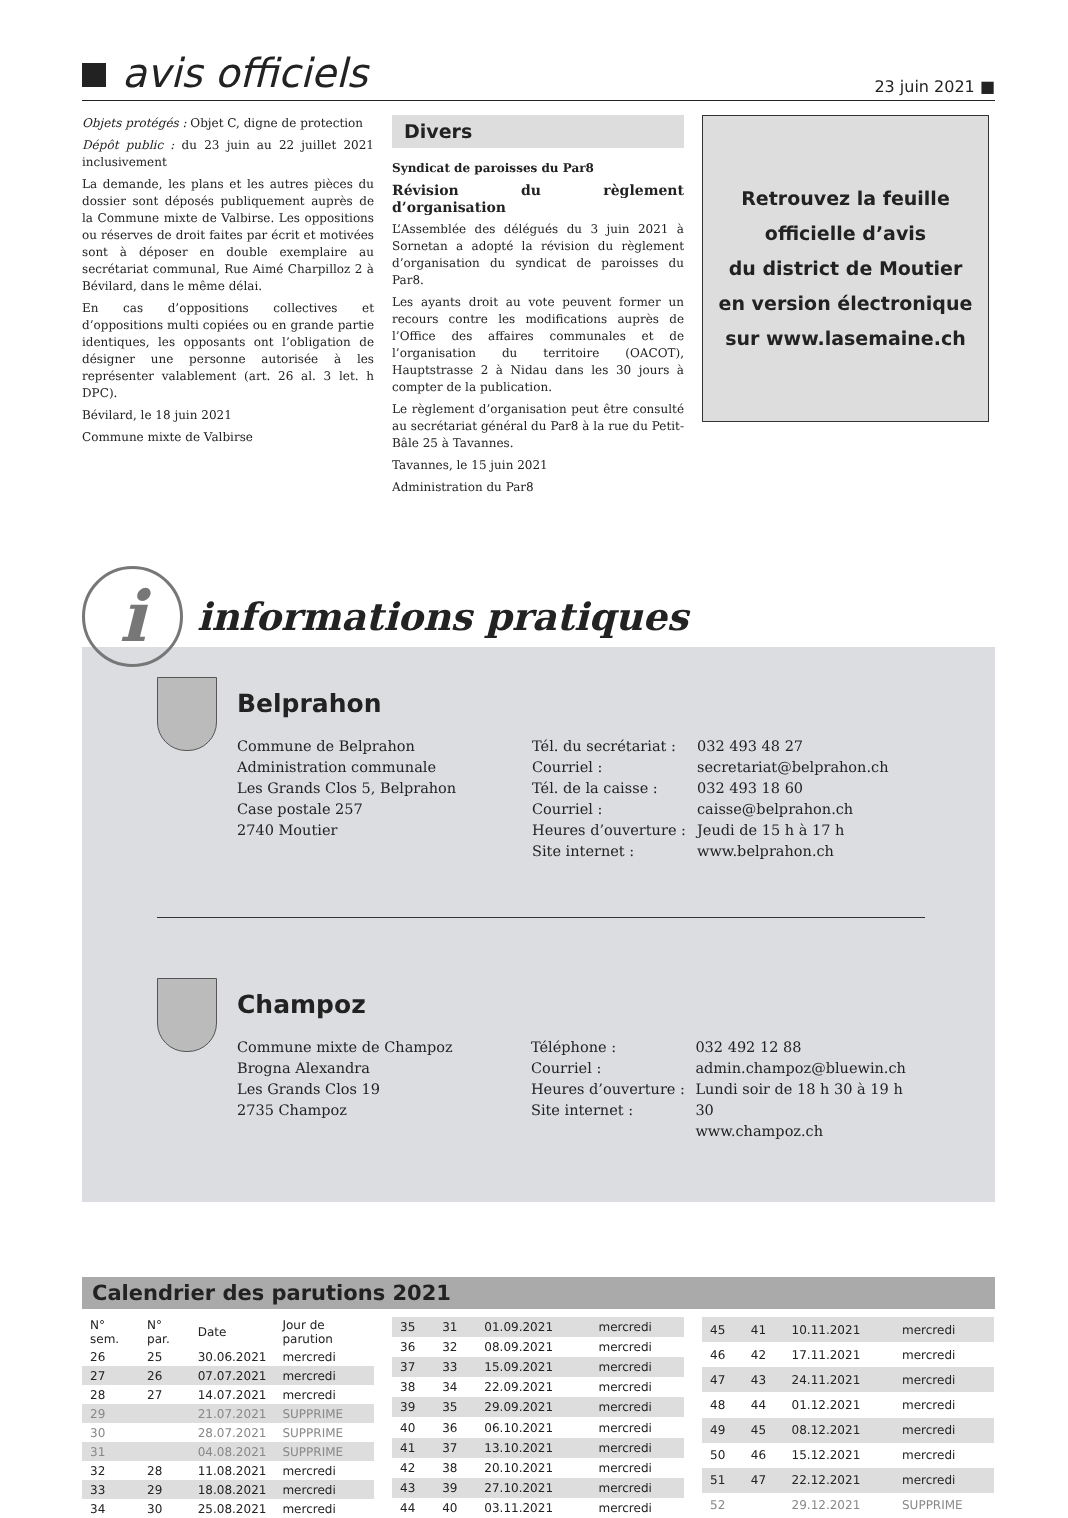avis officiels
23 juin 2021 ■
Objets protégés : Objet C, digne de protection
Dépôt public : du 23 juin au 22 juillet 2021 inclusivement
La demande, les plans et les autres pièces du dossier sont déposés publiquement auprès de la Commune mixte de Valbirse. Les oppositions ou réserves de droit faites par écrit et motivées sont à déposer en double exemplaire au secrétariat communal, Rue Aimé Charpilloz 2 à Bévilard, dans le même délai.
En cas d’oppositions collectives et d’oppositions multi copiées ou en grande partie identiques, les opposants ont l’obligation de désigner une personne autorisée à les représenter valablement (art. 26 al. 3 let. h DPC).
Bévilard, le 18 juin 2021
Commune mixte de Valbirse
Divers
Syndicat de paroisses du Par8
Révision du règlement d’organisation
L’Assemblée des délégués du 3 juin 2021 à Sornetan a adopté la révision du règlement d’organisation du syndicat de paroisses du Par8.
Les ayants droit au vote peuvent former un recours contre les modifications auprès de l’Office des affaires communales et de l’organisation du territoire (OACOT), Hauptstrasse 2 à Nidau dans les 30 jours à compter de la publication.
Le règlement d’organisation peut être consulté au secrétariat général du Par8 à la rue du Petit-Bâle 25 à Tavannes.
Tavannes, le 15 juin 2021
Administration du Par8
Retrouvez la feuille
officielle d’avis
du district de Moutier
en version électronique
sur www.lasemaine.ch
i
informations pratiques
Belprahon
Commune de Belprahon
Administration communale
Les Grands Clos 5, Belprahon
Case postale 257
2740 Moutier
Tél. du secrétariat :
Courriel :
Tél. de la caisse :
Courriel :
Heures d’ouverture :
Site internet :
032 493 48 27
secretariat@belprahon.ch
032 493 18 60
caisse@belprahon.ch
Jeudi de 15 h à 17 h
www.belprahon.ch
Champoz
Commune mixte de Champoz
Brogna Alexandra
Les Grands Clos 19
2735 Champoz
Téléphone :
Courriel :
Heures d’ouverture :
Site internet :
032 492 12 88
admin.champoz@bluewin.ch
Lundi soir de 18 h 30 à 19 h 30
www.champoz.ch
Calendrier des parutions 2021
| N° sem. | N° par. | Date | Jour de parution |
| --- | --- | --- | --- |
| 26 | 25 | 30.06.2021 | mercredi |
| 27 | 26 | 07.07.2021 | mercredi |
| 28 | 27 | 14.07.2021 | mercredi |
| 29 | | 21.07.2021 | SUPPRIME |
| 30 | | 28.07.2021 | SUPPRIME |
| 31 | | 04.08.2021 | SUPPRIME |
| 32 | 28 | 11.08.2021 | mercredi |
| 33 | 29 | 18.08.2021 | mercredi |
| 34 | 30 | 25.08.2021 | mercredi |
| 35 | 31 | 01.09.2021 | mercredi |
| 36 | 32 | 08.09.2021 | mercredi |
| 37 | 33 | 15.09.2021 | mercredi |
| 38 | 34 | 22.09.2021 | mercredi |
| 39 | 35 | 29.09.2021 | mercredi |
| 40 | 36 | 06.10.2021 | mercredi |
| 41 | 37 | 13.10.2021 | mercredi |
| 42 | 38 | 20.10.2021 | mercredi |
| 43 | 39 | 27.10.2021 | mercredi |
| 44 | 40 | 03.11.2021 | mercredi |
| 45 | 41 | 10.11.2021 | mercredi |
| 46 | 42 | 17.11.2021 | mercredi |
| 47 | 43 | 24.11.2021 | mercredi |
| 48 | 44 | 01.12.2021 | mercredi |
| 49 | 45 | 08.12.2021 | mercredi |
| 50 | 46 | 15.12.2021 | mercredi |
| 51 | 47 | 22.12.2021 | mercredi |
| 52 | | 29.12.2021 | SUPPRIME |